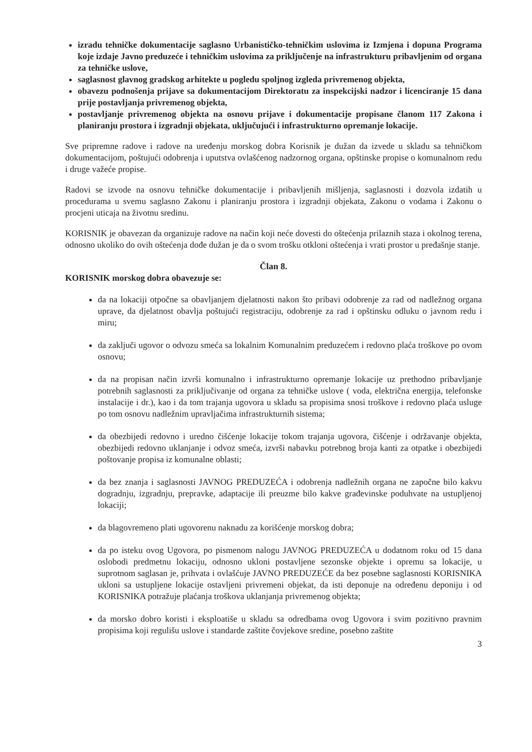izradu tehničke dokumentacije saglasno Urbanističko-tehničkim uslovima iz Izmjena i dopuna Programa koje izdaje Javno preduzeće i tehničkim uslovima za priključenje na infrastrukturu pribavljenim od organa za tehničke uslove,
saglasnost glavnog gradskog arhitekte u pogledu spoljnog izgleda privremenog objekta,
obavezu podnošenja prijave sa dokumentacijom Direktoratu za inspekcijski nadzor i licenciranje 15 dana prije postavljanja privremenog objekta,
postavljanje privremenog objekta na osnovu prijave i dokumentacije propisane članom 117 Zakona i planiranju prostora i izgradnji objekata, uključujući i infrastrukturno opremanje lokacije.
Sve pripremne radove i radove na uređenju morskog dobra Korisnik je dužan da izvede u skladu sa tehničkom dokumentacijom, poštujući odobrenja i uputstva ovlašćenog nadzornog organa, opštinske propise o komunalnom redu i druge važeće propise.
Radovi se izvode na osnovu tehničke dokumentacije i pribavljenih mišljenja, saglasnosti i dozvola izdatih u procedurama u svemu saglasno Zakonu i planiranju prostora i izgradnji objekata, Zakonu o vodama i Zakonu o procjeni uticaja na životnu sredinu.
KORISNIK je obavezan da organizuje radove na način koji neće dovesti do oštećenja prilaznih staza i okolnog terena, odnosno ukoliko do ovih oštećenja dođe dužan je da o svom trošku otkloni oštećenja i vrati prostor u pređašnje stanje.
Član 8.
KORISNIK morskog dobra obavezuje se:
da na lokaciji otpočne sa obavljanjem djelatnosti nakon što pribavi odobrenje za rad od nadležnog organa uprave, da djelatnost obavlja poštujući registraciju, odobrenje za rad i opštinsku odluku o javnom redu i miru;
da zaključi ugovor o odvozu smeća sa lokalnim Komunalnim preduzećem i redovno plaća troškove po ovom osnovu;
da na propisan način izvrši komunalno i infrastrukturno opremanje lokacije uz prethodno pribavljanje potrebnih saglasnosti za priključivanje od organa za tehničke uslove ( voda, električna energija, telefonske instalacije i dr.), kao i da tom trajanja ugovora u skladu sa propisima snosi troškove i redovno plaća usluge po tom osnovu nadležnim upravljačima infrastrukturnih sistema;
da obezbijedi redovno i uredno čišćenje lokacije tokom trajanja ugovora, čišćenje i održavanje objekta, obezbijedi redovno uklanjanje i odvoz smeća, izvrši nabavku potrebnog broja kanti za otpatke i obezbijedi poštovanje propisa iz komunalne oblasti;
da bez znanja i saglasnosti JAVNOG PREDUZEĆA i odobrenja nadležnih organa ne započne bilo kakvu dogradnju, izgradnju, prepravke, adaptacije ili preuzme bilo kakve građevinske poduhvate na ustupljenoj lokaciji;
da blagovremeno plati ugovorenu naknadu za korišćenje morskog dobra;
da po isteku ovog Ugovora, po pismenom nalogu JAVNOG PREDUZEĆA u dodatnom roku od 15 dana oslobodi predmetnu lokaciju, odnosno ukloni postavljene sezonske objekte i opremu sa lokacije, u suprotnom saglasan je, prihvata i ovlašćuje JAVNO PREDUZEĆE da bez posebne saglasnosti KORISNIKA ukloni sa ustupljene lokacije ostavljeni privremeni objekat, da isti deponuje na određenu deponiju i od KORISNIKA potražuje plaćanja troškova uklanjanja privremenog objekta;
da morsko dobro koristi i eksploatiše u skladu sa odredbama ovog Ugovora i svim pozitivno pravnim propisima koji regulišu uslove i standarde zaštite čovjekove sredine, posebno zaštite
3